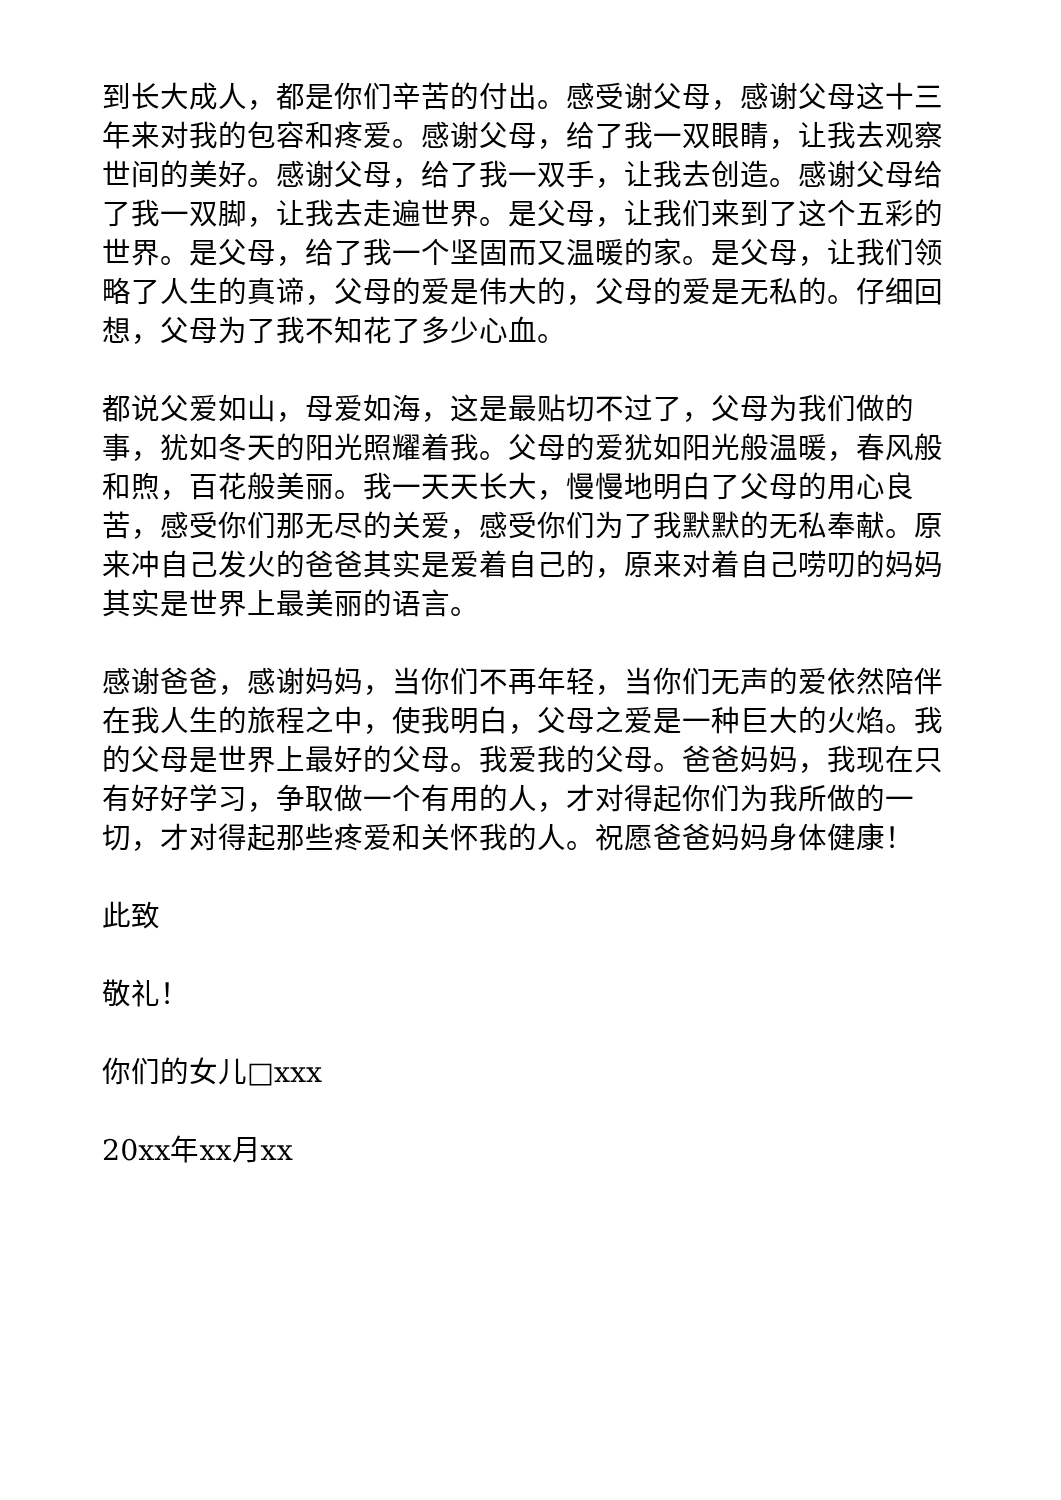到长大成人，都是你们辛苦的付出。感受谢父母，感谢父母这十三年来对我的包容和疼爱。感谢父母，给了我一双眼睛，让我去观察世间的美好。感谢父母，给了我一双手，让我去创造。感谢父母给了我一双脚，让我去走遍世界。是父母，让我们来到了这个五彩的世界。是父母，给了我一个坚固而又温暖的家。是父母，让我们领略了人生的真谛，父母的爱是伟大的，父母的爱是无私的。仔细回想，父母为了我不知花了多少心血。
都说父爱如山，母爱如海，这是最贴切不过了，父母为我们做的事，犹如冬天的阳光照耀着我。父母的爱犹如阳光般温暖，春风般和煦，百花般美丽。我一天天长大，慢慢地明白了父母的用心良苦，感受你们那无尽的关爱，感受你们为了我默默的无私奉献。原来冲自己发火的爸爸其实是爱着自己的，原来对着自己唠叨的妈妈其实是世界上最美丽的语言。
感谢爸爸，感谢妈妈，当你们不再年轻，当你们无声的爱依然陪伴在我人生的旅程之中，使我明白，父母之爱是一种巨大的火焰。我的父母是世界上最好的父母。我爱我的父母。爸爸妈妈，我现在只有好好学习，争取做一个有用的人，才对得起你们为我所做的一切，才对得起那些疼爱和关怀我的人。祝愿爸爸妈妈身体健康！
此致
敬礼！
你们的女儿□xxx
20xx年xx月xx